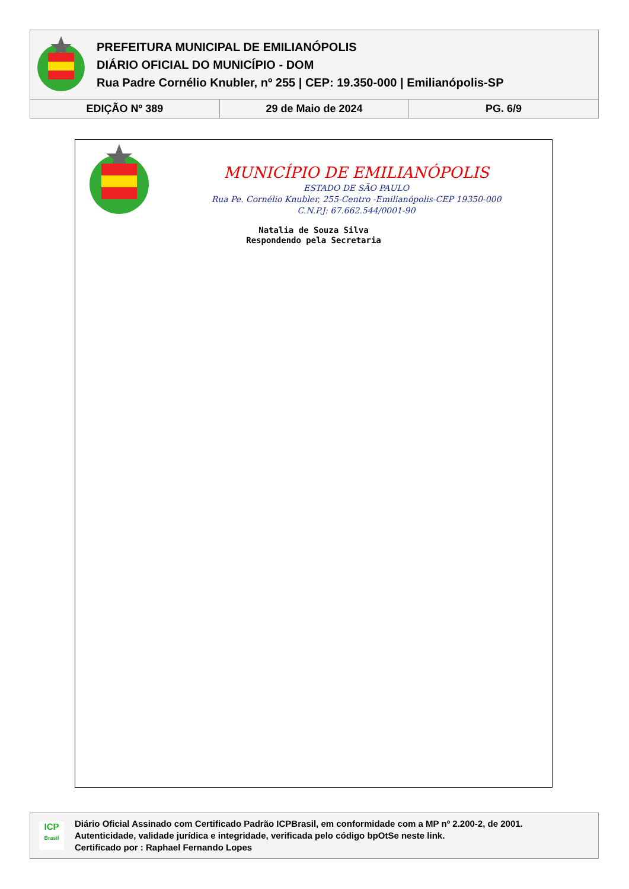PREFEITURA MUNICIPAL DE EMILIANÓPOLIS
DIÁRIO OFICIAL DO MUNICÍPIO - DOM
Rua Padre Cornélio Knubler, nº 255 | CEP: 19.350-000 | Emilianópolis-SP
| EDIÇÃO Nº 389 | 29 de Maio de 2024 | PG. 6/9 |
MUNICÍPIO DE EMILIANÓPOLIS
ESTADO DE SÃO PAULO
Rua Pe. Cornélio Knubler, 255-Centro -Emilianópolis-CEP 19350-000
C.N.P.J: 67.662.544/0001-90
Natalia de Souza Silva
Respondendo pela Secretaria
ICP
Brasil
Diário Oficial Assinado com Certificado Padrão ICPBrasil, em conformidade com a MP nº 2.200-2, de 2001.
Autenticidade, validade jurídica e integridade, verificada pelo código bpOtSe neste link.
Certificado por : Raphael Fernando Lopes